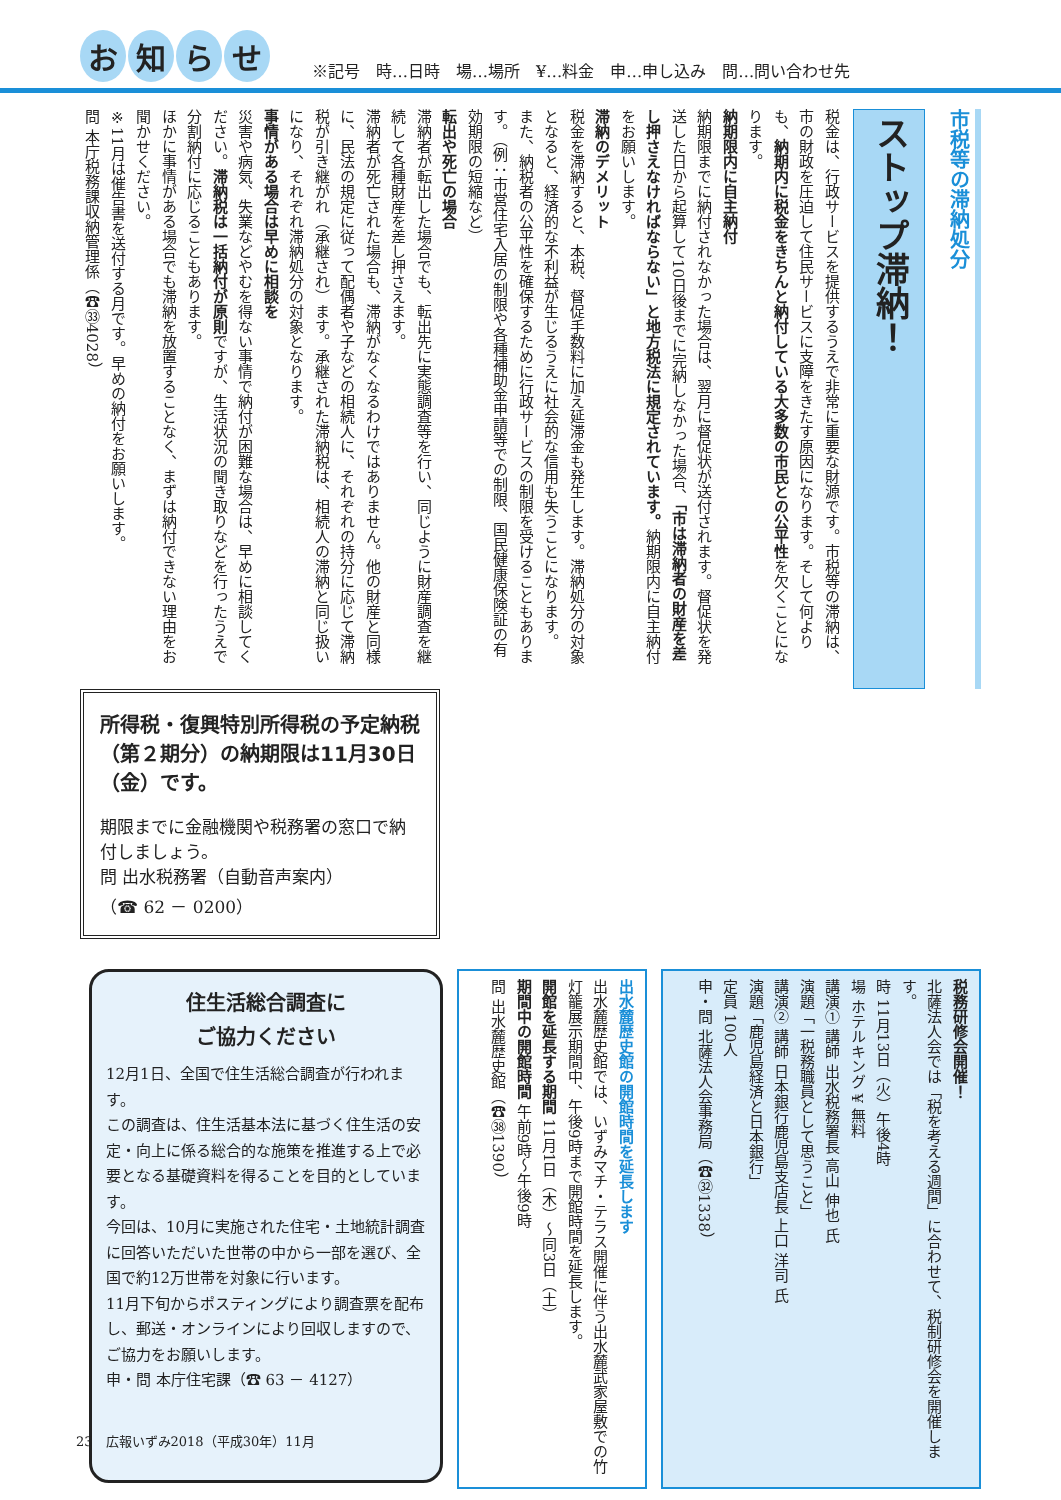お知らせ
※記号　時…日時　場…場所　¥…料金　申…申し込み　問…問い合わせ先
市税等の滞納処分
ストップ滞納！
税金は、行政サービスを提供するうえで非常に重要な財源です。市税等の滞納は、市の財政を圧迫して住民サービスに支障をきたす原因になります。そして何よりも、納期内に税金をきちんと納付している大多数の市民との公平性を欠くことになります。
納期限内に自主納付
納期限までに納付されなかった場合は、翌月に督促状が送付されます。督促状を発送した日から起算して10日後までに完納しなかった場合、「市は滞納者の財産を差し押さえなければならない」と地方税法に規定されています。納期限内に自主納付をお願いします。
滞納のデメリット
税金を滞納すると、本税、督促手数料に加え延滞金も発生します。滞納処分の対象となると、経済的な不利益が生じるうえに社会的な信用も失うことになります。
また、納税者の公平性を確保するために行政サービスの制限を受けることもあります。（例：市営住宅入居の制限や各種補助金申請等での制限、国民健康保険証の有効期限の短縮など）
転出や死亡の場合
滞納者が転出した場合でも、転出先に実態調査等を行い、同じように財産調査を継続して各種財産を差し押さえます。
滞納者が死亡された場合も、滞納がなくなるわけではありません。他の財産と同様に、民法の規定に従って配偶者や子などの相続人に、それぞれの持分に応じて滞納税が引き継がれ（承継され）ます。承継された滞納税は、相続人の滞納と同じ扱いになり、それぞれ滞納処分の対象となります。
事情がある場合は早めに相談を
災害や病気、失業などやむを得ない事情で納付が困難な場合は、早めに相談してください。滞納税は一括納付が原則ですが、生活状況の聞き取りなどを行ったうえで分割納付に応じることもあります。
ほかに事情がある場合でも滞納を放置することなく、まずは納付できない理由をお聞かせください。
※11月は催告書を送付する月です。早めの納付をお願いします。
問 本庁税務課収納管理係（☎㉝4028）
所得税・復興特別所得税の予定納税（第２期分）の納期限は11月30日（金）です。
期限までに金融機関や税務署の窓口で納付しましょう。
問 出水税務署（自動音声案内）
（☎ 62 － 0200）
税務研修会開催！
北薩法人会では「税を考える週間」に合わせて、税制研修会を開催します。
時 11月13日（火）午後4時
場 ホテルキング ¥ 無料
講演① 講師 出水税務署長 高山 伸也 氏
演題「一税務職員として思うこと」
講演② 講師 日本銀行鹿児島支店長 上口 洋司 氏
演題「鹿児島経済と日本銀行」
定員 100人
申・問 北薩法人会事務局（☎㉜1338）
出水麓歴史館の開館時間を延長します
出水麓歴史館では、いずみマチ・テラス開催に伴う出水麓武家屋敷での竹灯籠展示期間中、午後9時まで開館時間を延長します。
開館を延長する期間 11月1日（木）〜同3日（土）
期間中の開館時間 午前9時〜午後9時
問 出水麓歴史館（☎㊳1390）
住生活総合調査に
ご協力ください
12月1日、全国で住生活総合調査が行われます。
この調査は、住生活基本法に基づく住生活の安定・向上に係る総合的な施策を推進する上で必要となる基礎資料を得ることを目的としています。
今回は、10月に実施された住宅・土地統計調査に回答いただいた世帯の中から一部を選び、全国で約12万世帯を対象に行います。
11月下旬からポスティングにより調査票を配布し、郵送・オンラインにより回収しますので、ご協力をお願いします。
申・問 本庁住宅課（☎ 63 － 4127）
23　広報いずみ2018（平成30年）11月